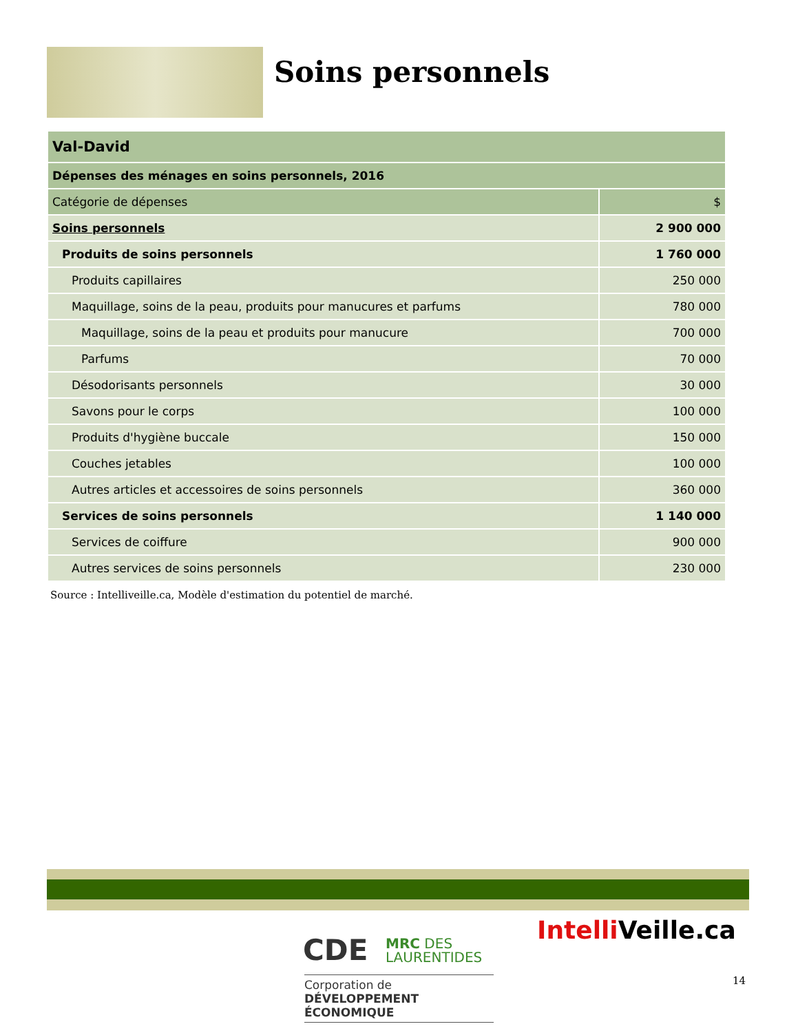Soins personnels
| Val-David | |
| --- | --- |
| Dépenses des ménages en soins personnels, 2016 | |
| Catégorie de dépenses | $ |
| Soins personnels | 2 900 000 |
| Produits de soins personnels | 1 760 000 |
| Produits capillaires | 250 000 |
| Maquillage, soins de la peau, produits pour manucures et parfums | 780 000 |
| Maquillage, soins de la peau et produits pour manucure | 700 000 |
| Parfums | 70 000 |
| Désodorisants personnels | 30 000 |
| Savons pour le corps | 100 000 |
| Produits d'hygiène buccale | 150 000 |
| Couches jetables | 100 000 |
| Autres articles et accessoires de soins personnels | 360 000 |
| Services de soins personnels | 1 140 000 |
| Services de coiffure | 900 000 |
| Autres services de soins personnels | 230 000 |
Source : Intelliveille.ca, Modèle d'estimation du potentiel de marché.
CDE
MRC DES
LAURENTIDES
Corporation de
DÉVELOPPEMENT ÉCONOMIQUE
Intelli Veille.ca
14